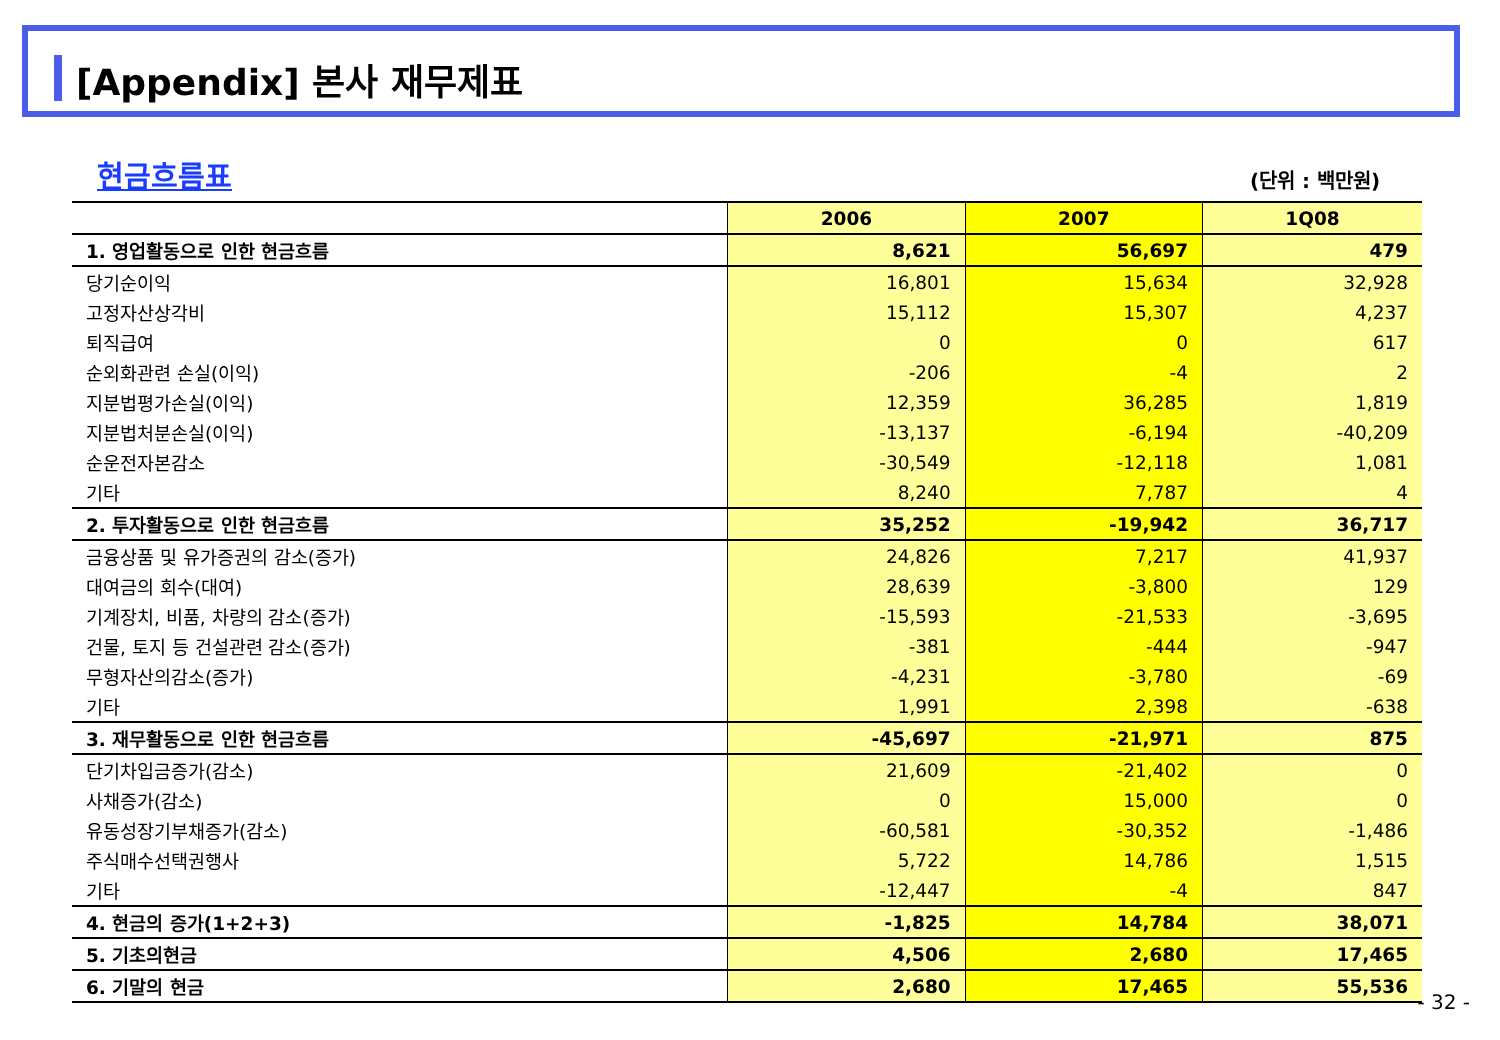[Appendix] 본사 재무제표
현금흐름표 (단위 : 백만원)
| | 2006 | 2007 | 1Q08 |
| --- | --- | --- | --- |
| 1. 영업활동으로 인한 현금흐름 | 8,621 | 56,697 | 479 |
| 당기순이익 | 16,801 | 15,634 | 32,928 |
| 고정자산상각비 | 15,112 | 15,307 | 4,237 |
| 퇴직급여 | 0 | 0 | 617 |
| 순외화관련 손실(이익) | -206 | -4 | 2 |
| 지분법평가손실(이익) | 12,359 | 36,285 | 1,819 |
| 지분법처분손실(이익) | -13,137 | -6,194 | -40,209 |
| 순운전자본감소 | -30,549 | -12,118 | 1,081 |
| 기타 | 8,240 | 7,787 | 4 |
| 2. 투자활동으로 인한 현금흐름 | 35,252 | -19,942 | 36,717 |
| 금융상품 및 유가증권의 감소(증가) | 24,826 | 7,217 | 41,937 |
| 대여금의 회수(대여) | 28,639 | -3,800 | 129 |
| 기계장치, 비품, 차량의 감소(증가) | -15,593 | -21,533 | -3,695 |
| 건물, 토지 등 건설관련 감소(증가) | -381 | -444 | -947 |
| 무형자산의감소(증가) | -4,231 | -3,780 | -69 |
| 기타 | 1,991 | 2,398 | -638 |
| 3. 재무활동으로 인한 현금흐름 | -45,697 | -21,971 | 875 |
| 단기차입금증가(감소) | 21,609 | -21,402 | 0 |
| 사채증가(감소) | 0 | 15,000 | 0 |
| 유동성장기부채증가(감소) | -60,581 | -30,352 | -1,486 |
| 주식매수선택권행사 | 5,722 | 14,786 | 1,515 |
| 기타 | -12,447 | -4 | 847 |
| 4. 현금의 증가(1+2+3) | -1,825 | 14,784 | 38,071 |
| 5. 기초의현금 | 4,506 | 2,680 | 17,465 |
| 6. 기말의 현금 | 2,680 | 17,465 | 55,536 |
- 32 -